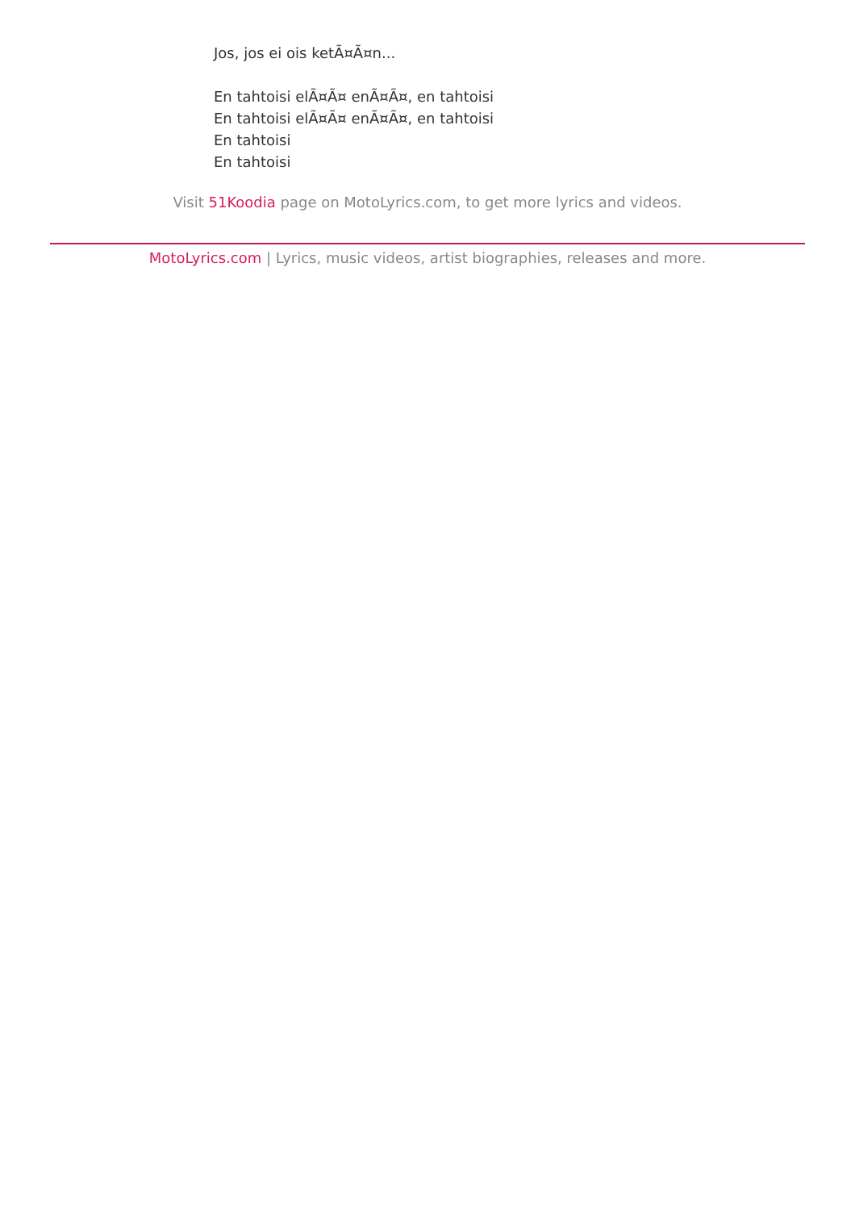Jos, jos ei ois ketÃ¤Ã¤n...
En tahtoisi elÃ¤Ã¤ enÃ¤Ã¤, en tahtoisi
En tahtoisi elÃ¤Ã¤ enÃ¤Ã¤, en tahtoisi
En tahtoisi
En tahtoisi
Visit 51Koodia page on MotoLyrics.com, to get more lyrics and videos.
MotoLyrics.com | Lyrics, music videos, artist biographies, releases and more.